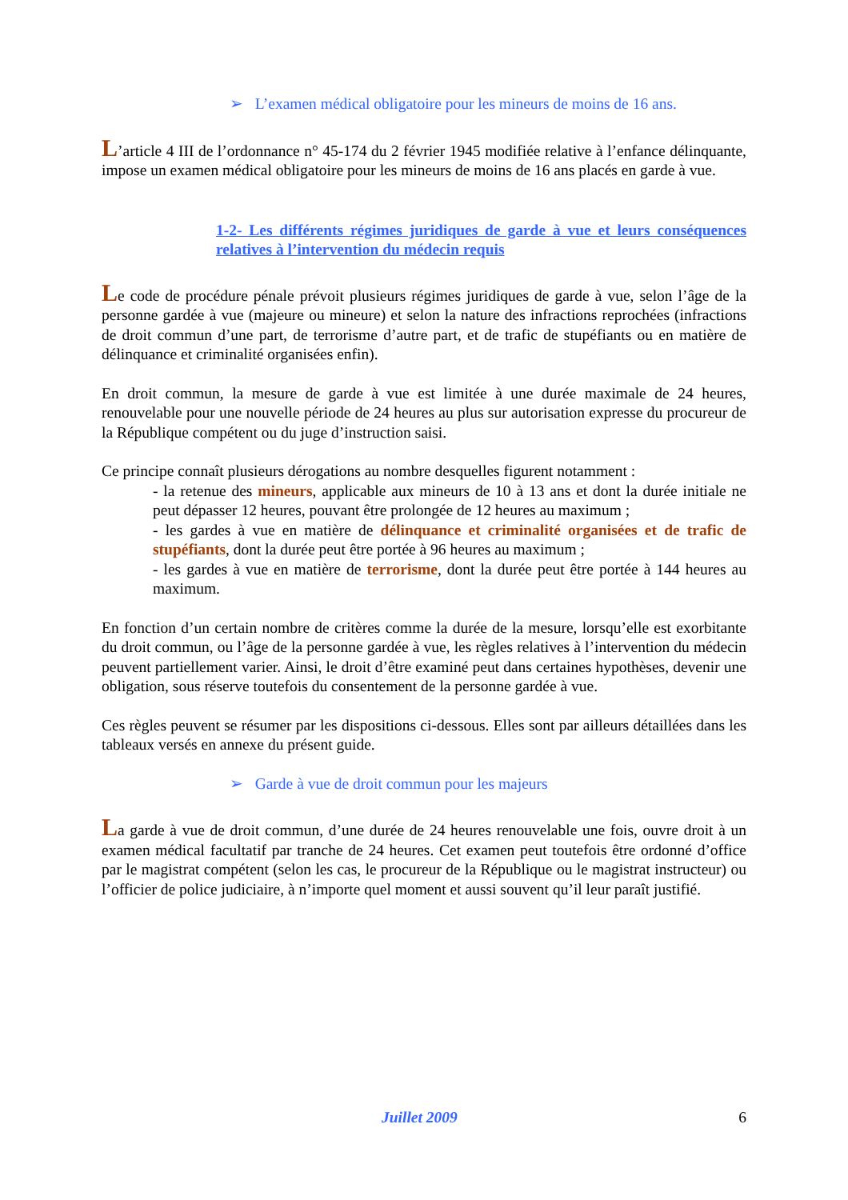➢ L’examen médical obligatoire pour les mineurs de moins de 16 ans.
L’article 4 III de l’ordonnance n° 45-174 du 2 février 1945 modifiée relative à l’enfance délinquante, impose un examen médical obligatoire pour les mineurs de moins de 16 ans placés en garde à vue.
1-2- Les différents régimes juridiques de garde à vue et leurs conséquences relatives à l’intervention du médecin requis
Le code de procédure pénale prévoit plusieurs régimes juridiques de garde à vue, selon l’âge de la personne gardée à vue (majeure ou mineure) et selon la nature des infractions reprochées (infractions de droit commun d’une part, de terrorisme d’autre part, et de trafic de stupéfiants ou en matière de délinquance et criminalité organisées enfin).
En droit commun, la mesure de garde à vue est limitée à une durée maximale de 24 heures, renouvelable pour une nouvelle période de 24 heures au plus sur autorisation expresse du procureur de la République compétent ou du juge d’instruction saisi.
Ce principe connaît plusieurs dérogations au nombre desquelles figurent notamment :
- la retenue des mineurs, applicable aux mineurs de 10 à 13 ans et dont la durée initiale ne peut dépasser 12 heures, pouvant être prolongée de 12 heures au maximum ;
- les gardes à vue en matière de délinquance et criminalité organisées et de trafic de stupéfiants, dont la durée peut être portée à 96 heures au maximum ;
- les gardes à vue en matière de terrorisme, dont la durée peut être portée à 144 heures au maximum.
En fonction d’un certain nombre de critères comme la durée de la mesure, lorsqu’elle est exorbitante du droit commun, ou l’âge de la personne gardée à vue, les règles relatives à l’intervention du médecin peuvent partiellement varier. Ainsi, le droit d’être examiné peut dans certaines hypothèses, devenir une obligation, sous réserve toutefois du consentement de la personne gardée à vue.
Ces règles peuvent se résumer par les dispositions ci-dessous. Elles sont par ailleurs détaillées dans les tableaux versés en annexe du présent guide.
➢ Garde à vue de droit commun pour les majeurs
La garde à vue de droit commun, d’une durée de 24 heures renouvelable une fois, ouvre droit à un examen médical facultatif par tranche de 24 heures. Cet examen peut toutefois être ordonné d’office par le magistrat compétent (selon les cas, le procureur de la République ou le magistrat instructeur) ou l’officier de police judiciaire, à n’importe quel moment et aussi souvent qu’il leur paraît justifié.
Juillet 2009 6